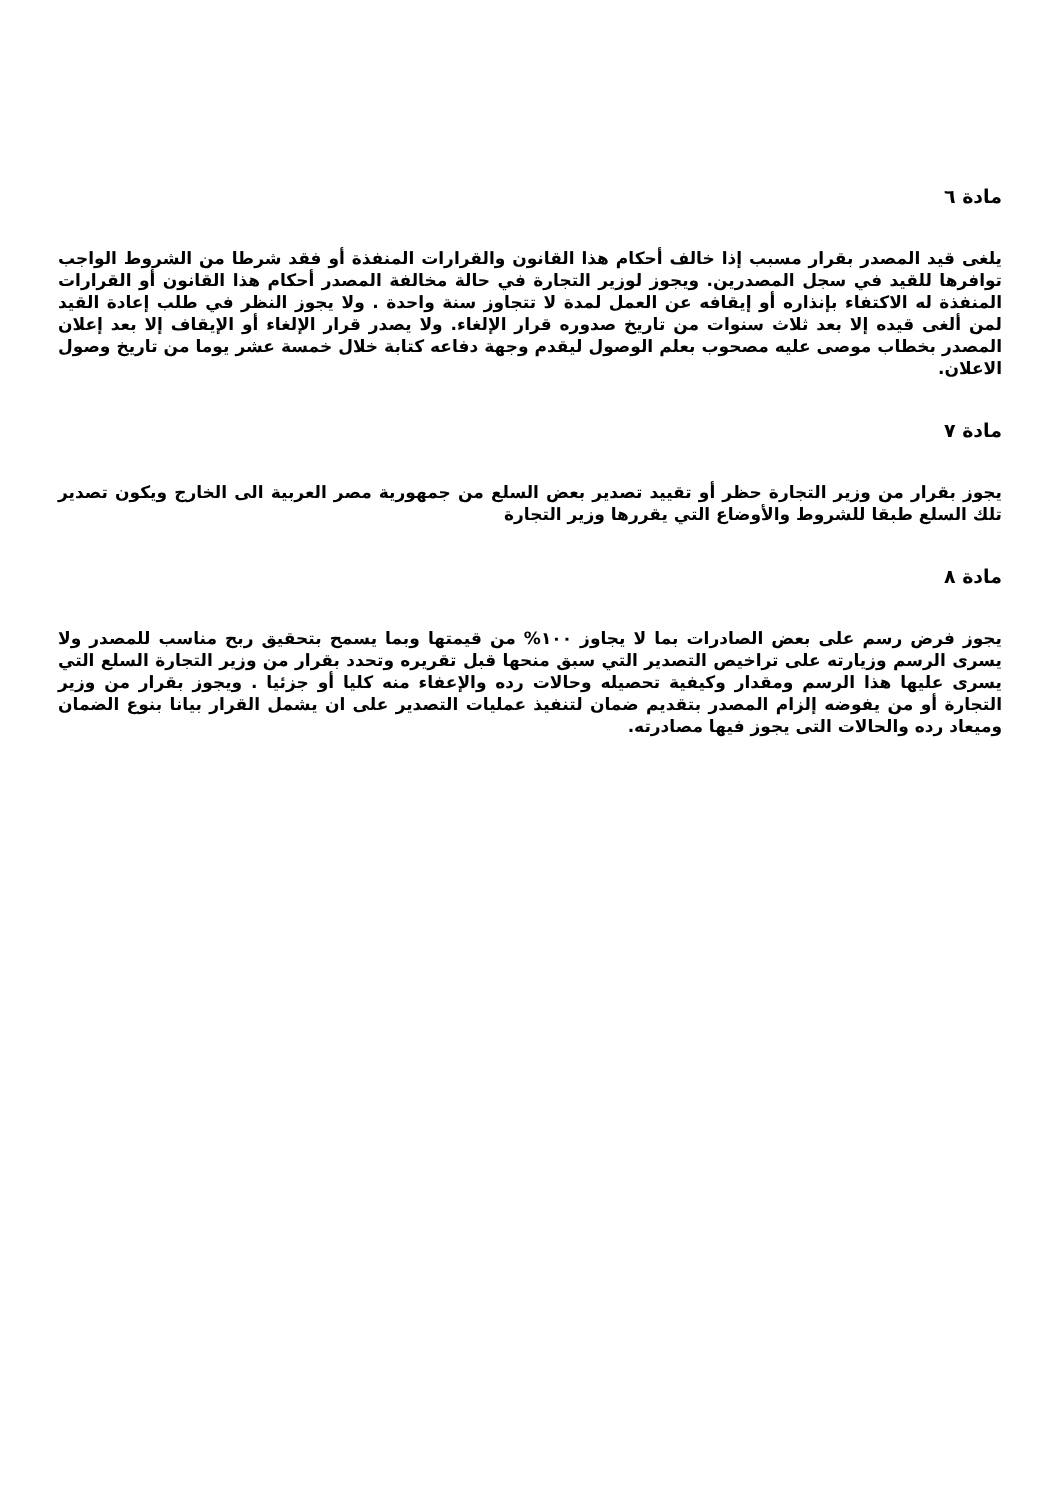مادة ٦
يلغى قيد المصدر بقرار مسبب إذا خالف أحكام هذا القانون والقرارات المنفذة أو فقد شرطا من الشروط الواجب توافرها للقيد في سجل المصدرين. ويجوز لوزير التجارة في حالة مخالفة المصدر أحكام هذا القانون أو القرارات المنفذة له الاكتفاء بإنذاره أو إيقافه عن العمل لمدة لا تتجاوز سنة واحدة . ولا يجوز النظر في طلب إعادة القيد لمن ألغى قيده إلا بعد ثلاث سنوات من تاريخ صدوره قرار الإلغاء. ولا يصدر قرار الإلغاء أو الإيقاف إلا بعد إعلان المصدر بخطاب موصى عليه مصحوب بعلم الوصول ليقدم وجهة دفاعه كتابة خلال خمسة عشر يوما من تاريخ وصول الاعلان.
مادة ٧
يجوز بقرار من وزير التجارة حظر أو تقييد تصدير بعض السلع من جمهورية مصر العربية الى الخارج ويكون تصدير تلك السلع طبقا للشروط والأوضاع التي يقررها وزير التجارة
مادة ٨
يجوز فرض رسم على بعض الصادرات بما لا يجاوز ١٠٠% من قيمتها وبما يسمح بتحقيق ربح مناسب للمصدر ولا يسرى الرسم وزيارته على تراخيص التصدير التي سبق منحها قبل تقريره وتحدد بقرار من وزير التجارة السلع التي يسرى عليها هذا الرسم ومقدار وكيفية تحصيله وحالات رده والإعفاء منه كليا أو جزئيا . ويجوز بقرار من وزير التجارة أو من يفوضه إلزام المصدر بتقديم ضمان لتنفيذ عمليات التصدير على ان يشمل القرار بيانا بنوع الضمان وميعاد رده والحالات التى يجوز فيها مصادرته.